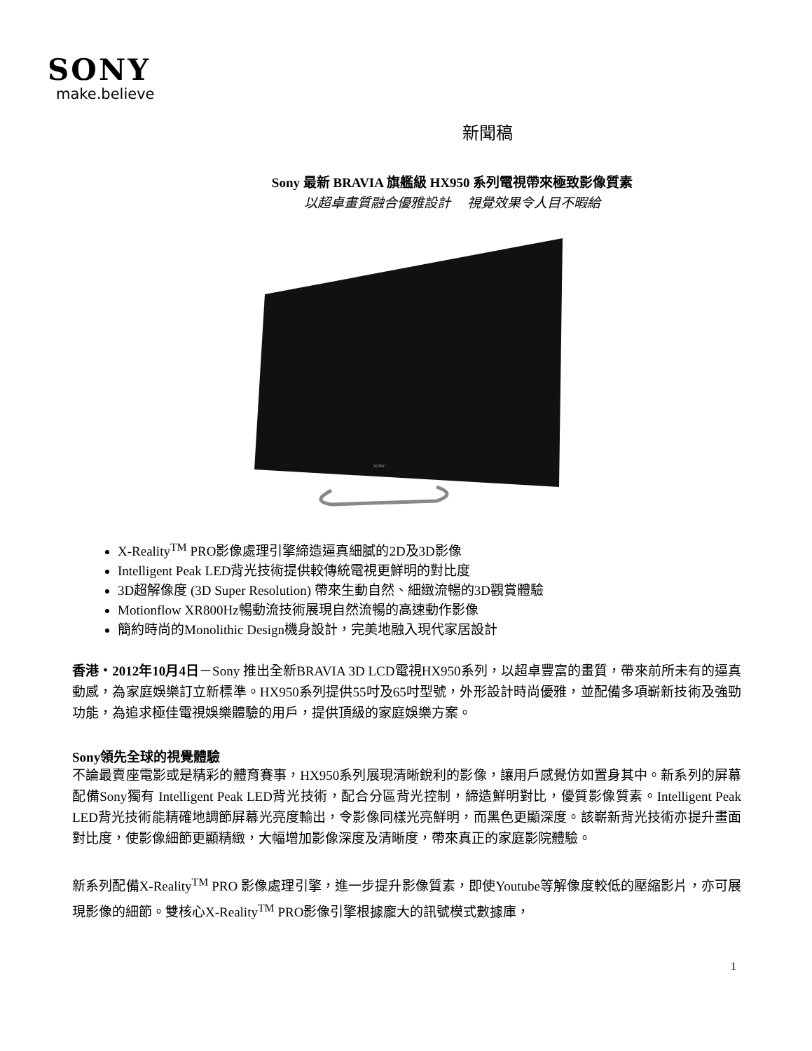SONY
make.believe
新聞稿
Sony 最新 BRAVIA 旗艦級 HX950 系列電視帶來極致影像質素
以超卓畫質融合優雅設計　 視覺效果令人目不暇給
SONY
X-Reality<sup>TM</sup> PRO影像處理引擎締造逼真細膩的2D及3D影像
Intelligent Peak LED背光技術提供較傳統電視更鮮明的對比度
3D超解像度 (3D Super Resolution) 帶來生動自然、細緻流暢的3D觀賞體驗
Motionflow XR800Hz暢動流技術展現自然流暢的高速動作影像
簡約時尚的Monolithic Design機身設計，完美地融入現代家居設計
香港・2012年10月4日－Sony 推出全新BRAVIA 3D LCD電視HX950系列，以超卓豐富的畫質，帶來前所未有的逼真動感，為家庭娛樂訂立新標準。HX950系列提供55吋及65吋型號，外形設計時尚優雅，並配備多項嶄新技術及強勁功能，為追求極佳電視娛樂體驗的用戶，提供頂級的家庭娛樂方案。
Sony領先全球的視覺體驗
不論最賣座電影或是精彩的體育賽事，HX950系列展現清晰銳利的影像，讓用戶感覺仿如置身其中。新系列的屏幕配備Sony獨有 Intelligent Peak LED背光技術，配合分區背光控制，締造鮮明對比，優質影像質素。Intelligent Peak LED背光技術能精確地調節屏幕光亮度輸出，令影像同樣光亮鮮明，而黑色更顯深度。該嶄新背光技術亦提升畫面對比度，使影像細節更顯精緻，大幅增加影像深度及清晰度，帶來真正的家庭影院體驗。
新系列配備X-Reality<sup>TM</sup> PRO 影像處理引擎，進一步提升影像質素，即使Youtube等解像度較低的壓縮影片，亦可展現影像的細節。雙核心X-Reality<sup>TM</sup> PRO影像引擎根據龐大的訊號模式數據庫，
1